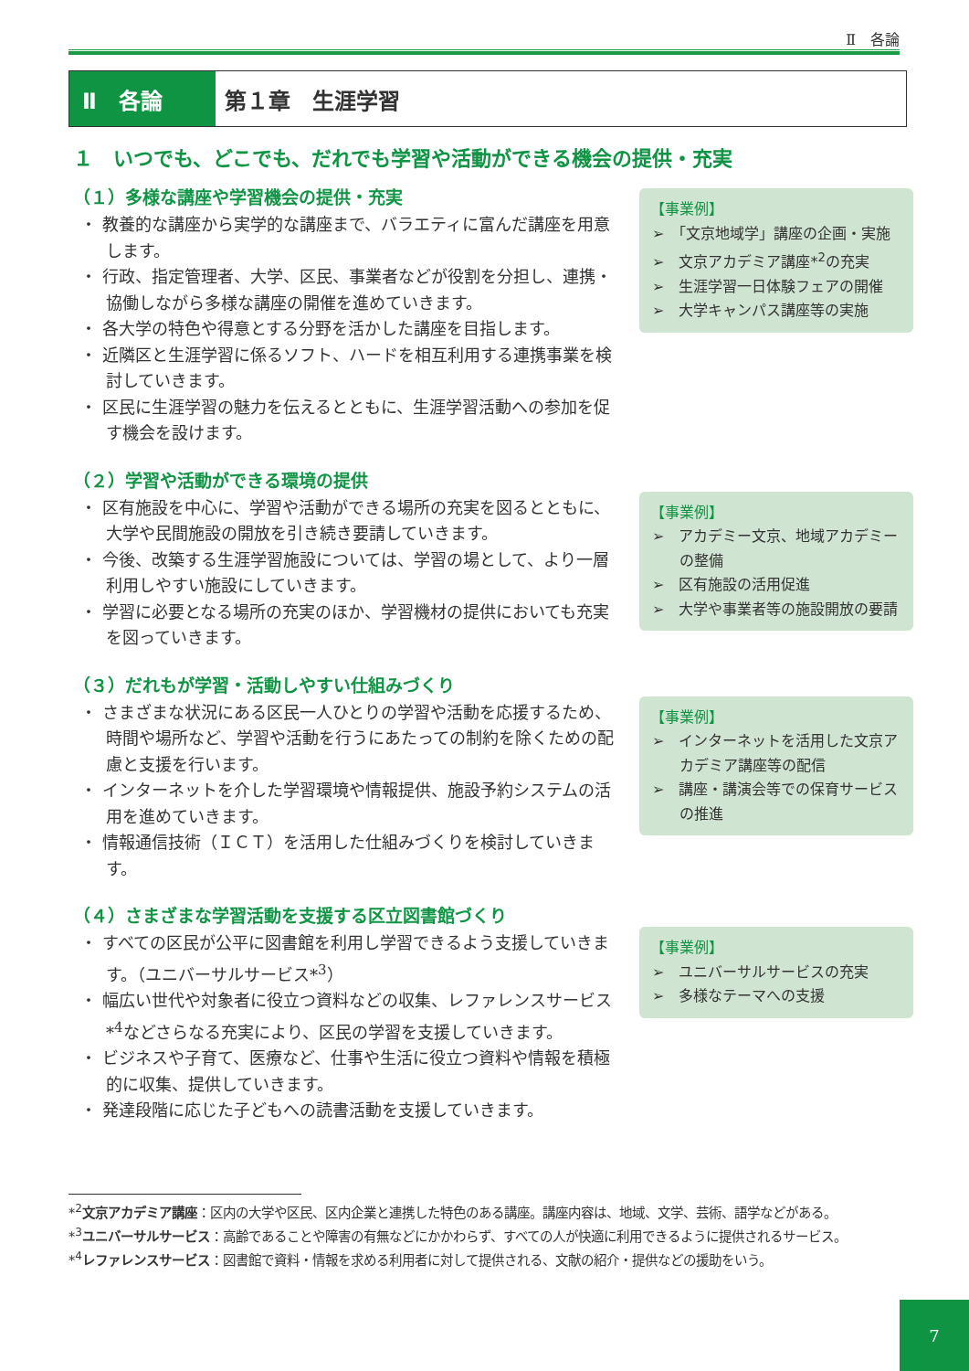Ⅱ　各論
Ⅱ　各論 第１章　生涯学習
１　いつでも、どこでも、だれでも学習や活動ができる機会の提供・充実
（１）多様な講座や学習機会の提供・充実
・ 教養的な講座から実学的な講座まで、バラエティに富んだ講座を用意します。
・ 行政、指定管理者、大学、区民、事業者などが役割を分担し、連携・協働しながら多様な講座の開催を進めていきます。
・ 各大学の特色や得意とする分野を活かした講座を目指します。
・ 近隣区と生涯学習に係るソフト、ハードを相互利用する連携事業を検討していきます。
・ 区民に生涯学習の魅力を伝えるとともに、生涯学習活動への参加を促す機会を設けます。
【事業例】
➢　「文京地域学」講座の企画・実施
➢　文京アカデミア講座*<sup>2</sup>の充実
➢　生涯学習一日体験フェアの開催
➢　大学キャンパス講座等の実施
（２）学習や活動ができる環境の提供
・ 区有施設を中心に、学習や活動ができる場所の充実を図るとともに、大学や民間施設の開放を引き続き要請していきます。
・ 今後、改築する生涯学習施設については、学習の場として、より一層利用しやすい施設にしていきます。
・ 学習に必要となる場所の充実のほか、学習機材の提供においても充実を図っていきます。
【事業例】
➢　アカデミー文京、地域アカデミーの整備
➢　区有施設の活用促進
➢　大学や事業者等の施設開放の要請
（３）だれもが学習・活動しやすい仕組みづくり
・ さまざまな状況にある区民一人ひとりの学習や活動を応援するため、時間や場所など、学習や活動を行うにあたっての制約を除くための配慮と支援を行います。
・ インターネットを介した学習環境や情報提供、施設予約システムの活用を進めていきます。
・ 情報通信技術（ＩＣＴ）を活用した仕組みづくりを検討していきます。
【事業例】
➢　インターネットを活用した文京アカデミア講座等の配信
➢　講座・講演会等での保育サービスの推進
（４）さまざまな学習活動を支援する区立図書館づくり
・ すべての区民が公平に図書館を利用し学習できるよう支援していきます。（ユニバーサルサービス*<sup>3</sup>）
・ 幅広い世代や対象者に役立つ資料などの収集、レファレンスサービス*<sup>4</sup>などさらなる充実により、区民の学習を支援していきます。
・ ビジネスや子育て、医療など、仕事や生活に役立つ資料や情報を積極的に収集、提供していきます。
・ 発達段階に応じた子どもへの読書活動を支援していきます。
【事業例】
➢　ユニバーサルサービスの充実
➢　多様なテーマへの支援
*<sup>2</sup>文京アカデミア講座：区内の大学や区民、区内企業と連携した特色のある講座。講座内容は、地域、文学、芸術、語学などがある。
*<sup>3</sup>ユニバーサルサービス：高齢であることや障害の有無などにかかわらず、すべての人が快適に利用できるように提供されるサービス。
*<sup>4</sup>レファレンスサービス：図書館で資料・情報を求める利用者に対して提供される、文献の紹介・提供などの援助をいう。
7